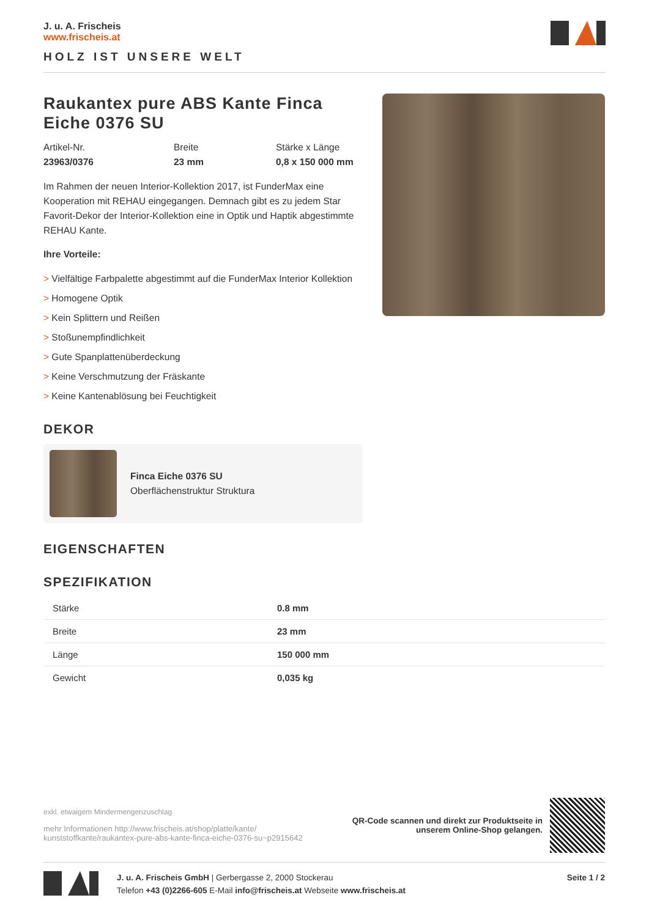J. u. A. Frischeis
www.frischeis.at
HOLZ IST UNSERE WELT
Raukantex pure ABS Kante Finca Eiche 0376 SU
Artikel-Nr.
23963/0376
Breite
23 mm
Stärke x Länge
0,8 x 150 000 mm
Im Rahmen der neuen Interior-Kollektion 2017, ist FunderMax eine Kooperation mit REHAU eingegangen. Demnach gibt es zu jedem Star Favorit-Dekor der Interior-Kollektion eine in Optik und Haptik abgestimmte REHAU Kante.
Ihre Vorteile:
> Vielfältige Farbpalette abgestimmt auf die FunderMax Interior Kollektion
> Homogene Optik
> Kein Splittern und Reißen
> Stoßunempfindlichkeit
> Gute Spanplattenüberdeckung
> Keine Verschmutzung der Fräskante
> Keine Kantenablösung bei Feuchtigkeit
DEKOR
Finca Eiche 0376 SU
Oberflächenstruktur Struktura
EIGENSCHAFTEN
SPEZIFIKATION
| Stärke | 0.8 mm |
| Breite | 23 mm |
| Länge | 150 000 mm |
| Gewicht | 0,035 kg |
exkl. etwaigem Mindermengenzuschlag
mehr Informationen http://www.frischeis.at/shop/platte/kante/
kunststoffkante/raukantex-pure-abs-kante-finca-eiche-0376-su~p2915642
QR-Code scannen und direkt zur Produktseite in
unserem Online-Shop gelangen.
J. u. A. Frischeis GmbH | Gerbergasse 2, 2000 Stockerau
Telefon +43 (0)2266-605 E-Mail info@frischeis.at Webseite www.frischeis.at
Seite 1 / 2